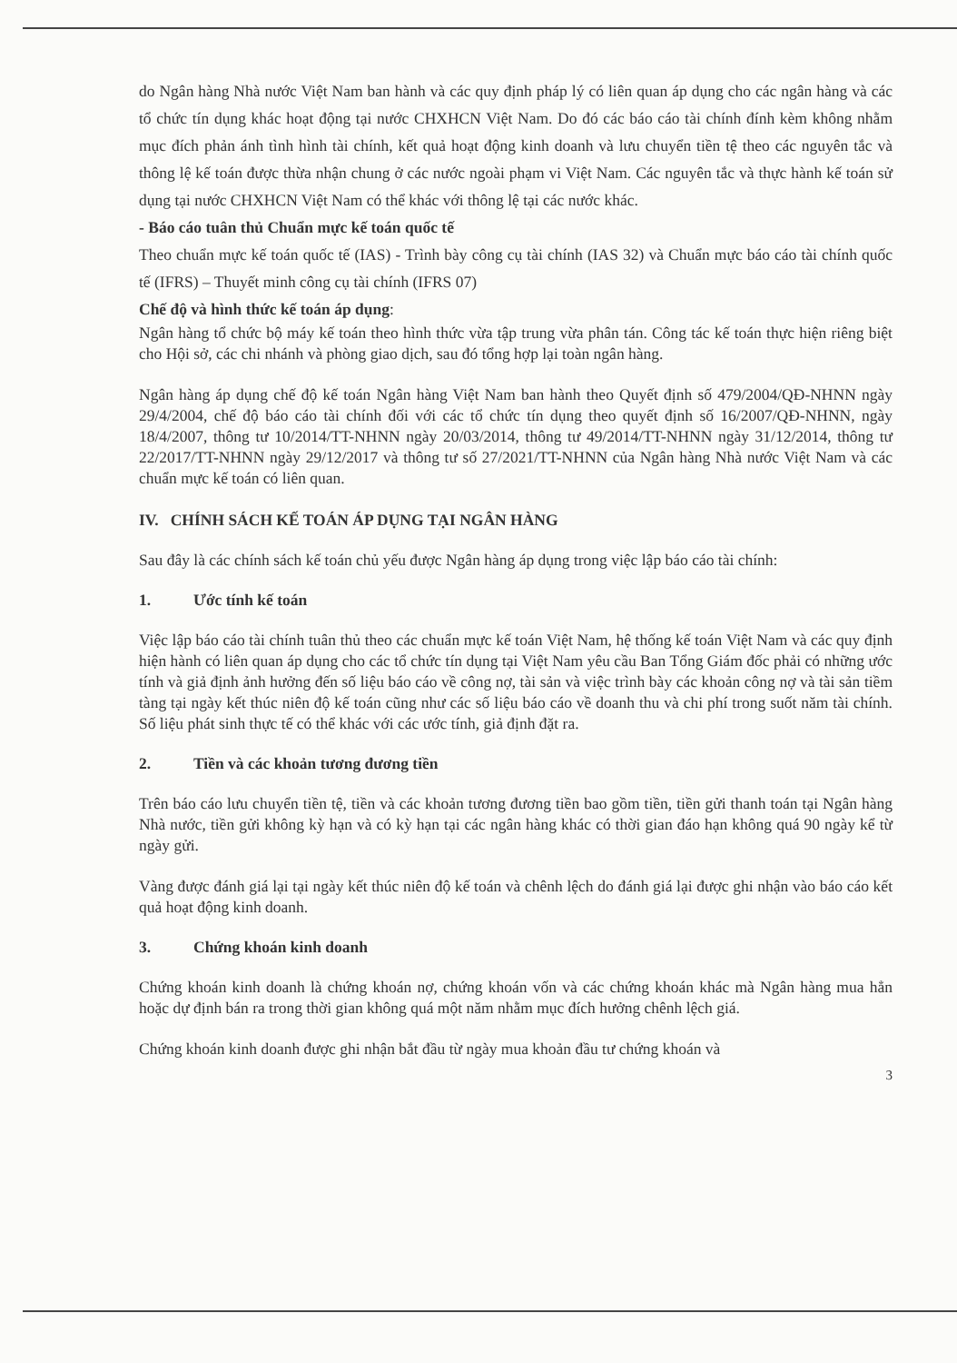do Ngân hàng Nhà nước Việt Nam ban hành và các quy định pháp lý có liên quan áp dụng cho các ngân hàng và các tổ chức tín dụng khác hoạt động tại nước CHXHCN Việt Nam. Do đó các báo cáo tài chính đính kèm không nhằm mục đích phản ánh tình hình tài chính, kết quả hoạt động kinh doanh và lưu chuyển tiền tệ theo các nguyên tắc và thông lệ kế toán được thừa nhận chung ở các nước ngoài phạm vi Việt Nam. Các nguyên tắc và thực hành kế toán sử dụng tại nước CHXHCN Việt Nam có thể khác với thông lệ tại các nước khác.
- Báo cáo tuân thủ Chuẩn mực kế toán quốc tế
Theo chuẩn mực kế toán quốc tế (IAS) - Trình bày công cụ tài chính (IAS 32) và Chuẩn mực báo cáo tài chính quốc tế (IFRS) – Thuyết minh công cụ tài chính (IFRS 07)
Chế độ và hình thức kế toán áp dụng:
Ngân hàng tổ chức bộ máy kế toán theo hình thức vừa tập trung vừa phân tán. Công tác kế toán thực hiện riêng biệt cho Hội sở, các chi nhánh và phòng giao dịch, sau đó tổng hợp lại toàn ngân hàng.
Ngân hàng áp dụng chế độ kế toán Ngân hàng Việt Nam ban hành theo Quyết định số 479/2004/QĐ-NHNN ngày 29/4/2004, chế độ báo cáo tài chính đối với các tổ chức tín dụng theo quyết định số 16/2007/QĐ-NHNN, ngày 18/4/2007, thông tư 10/2014/TT-NHNN ngày 20/03/2014, thông tư 49/2014/TT-NHNN ngày 31/12/2014, thông tư 22/2017/TT-NHNN ngày 29/12/2017 và thông tư số 27/2021/TT-NHNN của Ngân hàng Nhà nước Việt Nam và các chuẩn mực kế toán có liên quan.
IV. CHÍNH SÁCH KẾ TOÁN ÁP DỤNG TẠI NGÂN HÀNG
Sau đây là các chính sách kế toán chủ yếu được Ngân hàng áp dụng trong việc lập báo cáo tài chính:
1. Ước tính kế toán
Việc lập báo cáo tài chính tuân thủ theo các chuẩn mực kế toán Việt Nam, hệ thống kế toán Việt Nam và các quy định hiện hành có liên quan áp dụng cho các tổ chức tín dụng tại Việt Nam yêu cầu Ban Tổng Giám đốc phải có những ước tính và giả định ảnh hưởng đến số liệu báo cáo về công nợ, tài sản và việc trình bày các khoản công nợ và tài sản tiềm tàng tại ngày kết thúc niên độ kế toán cũng như các số liệu báo cáo về doanh thu và chi phí trong suốt năm tài chính. Số liệu phát sinh thực tế có thể khác với các ước tính, giả định đặt ra.
2. Tiền và các khoản tương đương tiền
Trên báo cáo lưu chuyển tiền tệ, tiền và các khoản tương đương tiền bao gồm tiền, tiền gửi thanh toán tại Ngân hàng Nhà nước, tiền gửi không kỳ hạn và có kỳ hạn tại các ngân hàng khác có thời gian đáo hạn không quá 90 ngày kể từ ngày gửi.
Vàng được đánh giá lại tại ngày kết thúc niên độ kế toán và chênh lệch do đánh giá lại được ghi nhận vào báo cáo kết quả hoạt động kinh doanh.
3. Chứng khoán kinh doanh
Chứng khoán kinh doanh là chứng khoán nợ, chứng khoán vốn và các chứng khoán khác mà Ngân hàng mua hẳn hoặc dự định bán ra trong thời gian không quá một năm nhằm mục đích hưởng chênh lệch giá.
Chứng khoán kinh doanh được ghi nhận bắt đầu từ ngày mua khoản đầu tư chứng khoán và
3